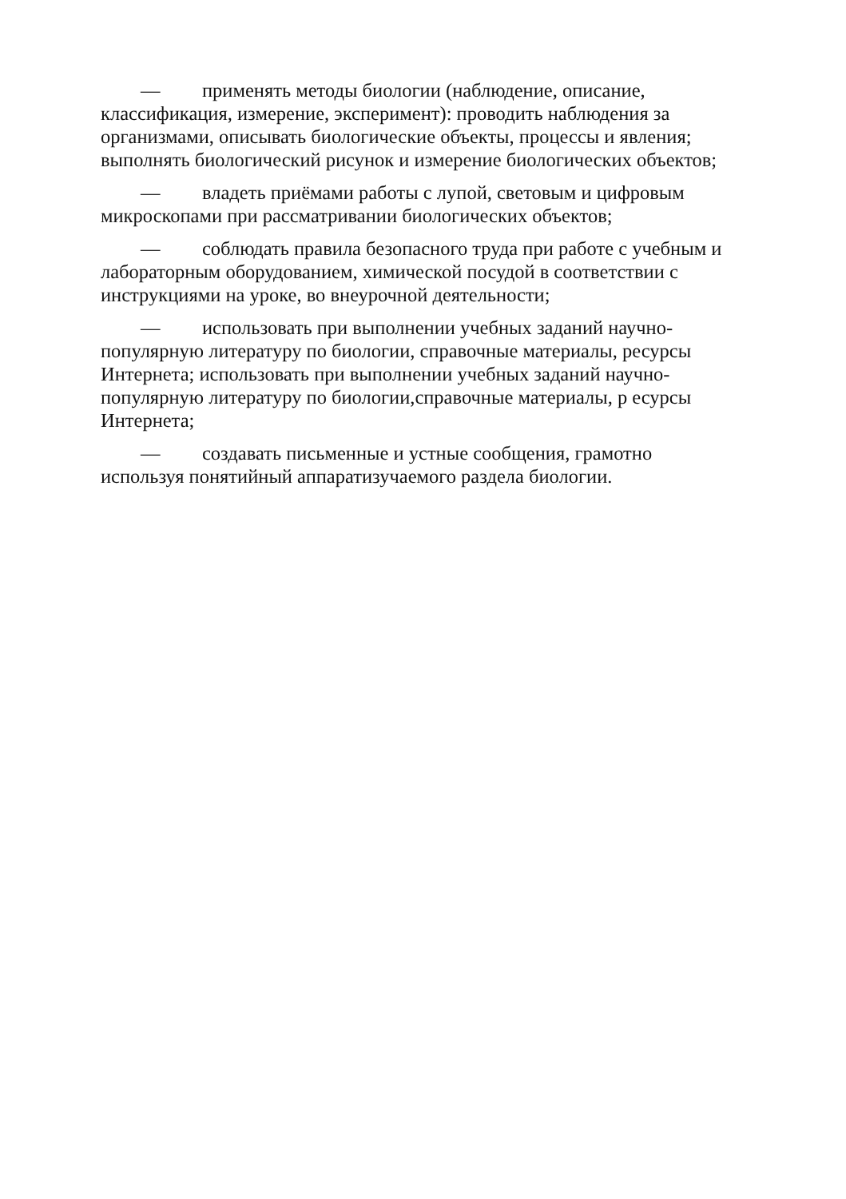— применять методы биологии (наблюдение, описание, классификация, измерение, эксперимент): проводить наблюдения за организмами, описывать биологические объекты, процессы и явления; выполнять биологический рисунок и измерение биологических объектов;
— владеть приёмами работы с лупой, световым и цифровым микроскопами при рассматривании биологических объектов;
— соблюдать правила безопасного труда при работе с учебным и лабораторным оборудованием, химической посудой в соответствии с инструкциями на уроке, во внеурочной деятельности;
— использовать при выполнении учебных заданий научно-популярную литературу по биологии, справочные материалы, ресурсы Интернета; использовать при выполнении учебных заданий научно-популярную литературу по биологии,справочные материалы, р есурсы Интернета;
— создавать письменные и устные сообщения, грамотно используя понятийный аппаратизучаемого раздела биологии.